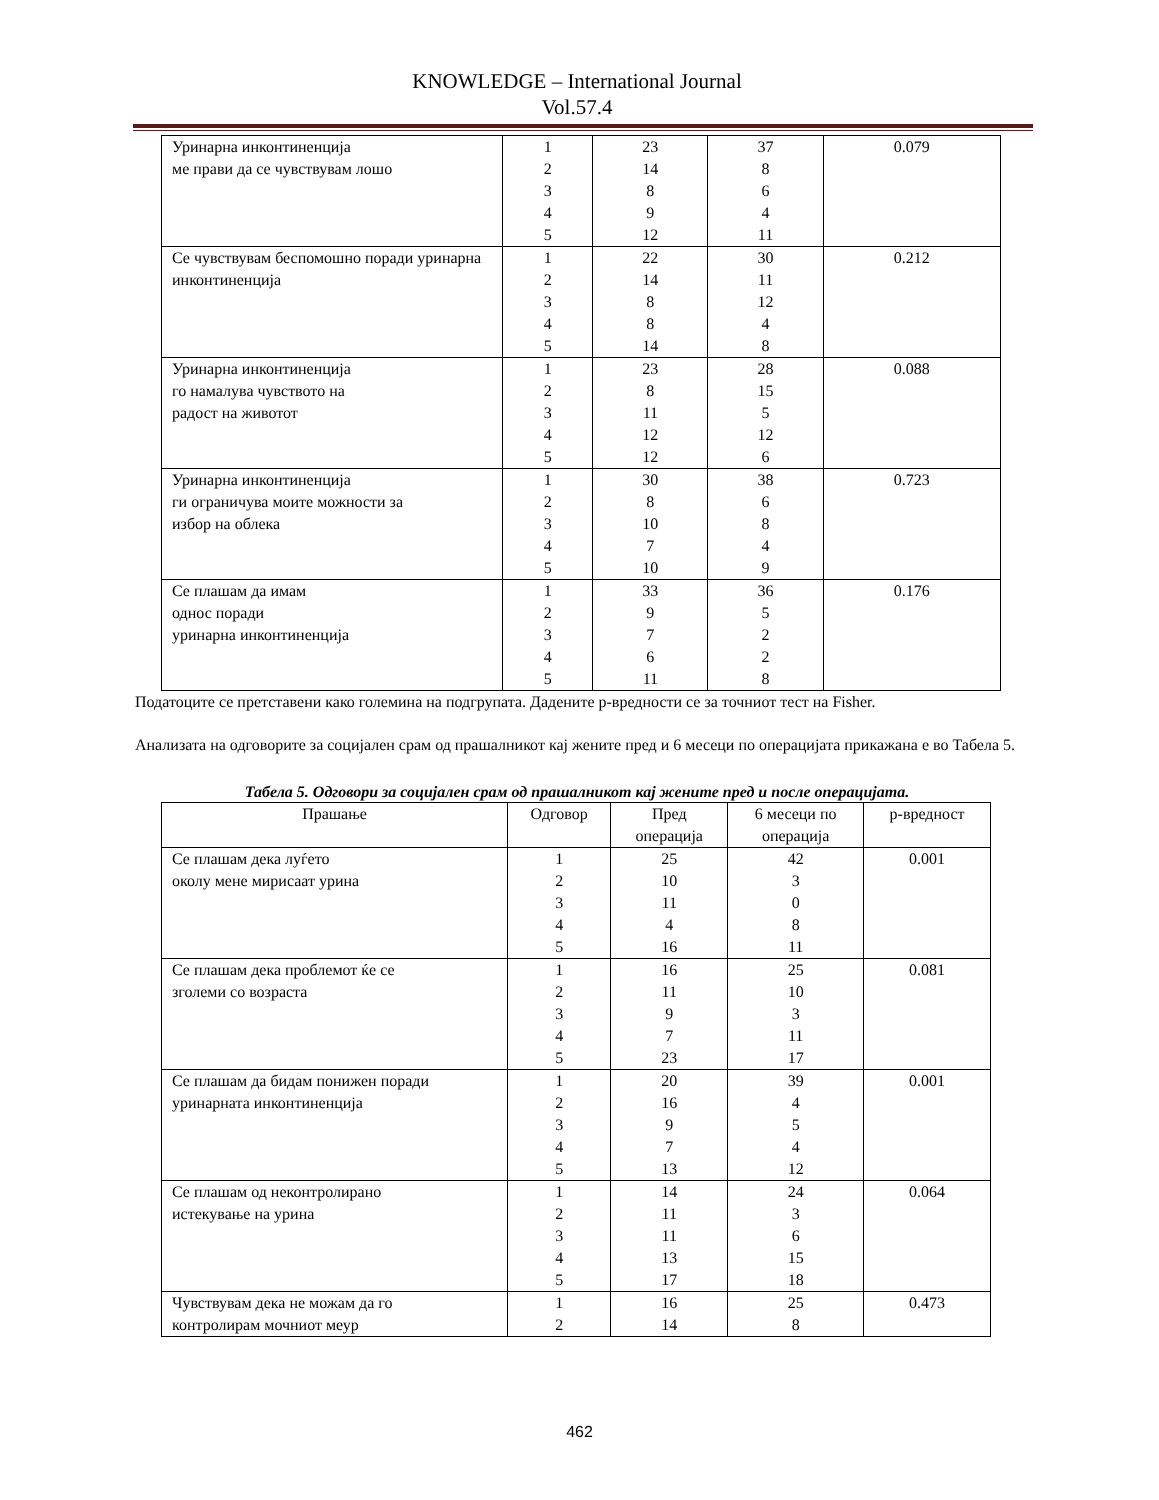KNOWLEDGE – International Journal
Vol.57.4
| Уринарна инконтиненција ме прави да се чувствувам лошо | 1 2 3 4 5 | 23 14 8 9 12 | 37 8 6 4 11 | 0.079 |
| Се чувствувам беспомошно поради уринарна инконтиненција | 1 2 3 4 5 | 22 14 8 8 14 | 30 11 12 4 8 | 0.212 |
| Уринарна инконтиненција го намалува чувството на радост на животот | 1 2 3 4 5 | 23 8 11 12 12 | 28 15 5 12 6 | 0.088 |
| Уринарна инконтиненција ги ограничува моите можности за избор на облека | 1 2 3 4 5 | 30 8 10 7 10 | 38 6 8 4 9 | 0.723 |
| Се плашам да имам однос поради уринарна инконтиненција | 1 2 3 4 5 | 33 9 7 6 11 | 36 5 2 2 8 | 0.176 |
Податоците се претставени како големина на подгрупата. Дадените p-вредности се за точниот тест на Fisher.
Анализата на одговорите за социјален срам од прашалникот кај жените пред и 6 месеци по операцијата прикажана е во Табела 5.
Табела 5. Одговори за социјален срам од прашалникот кај жените пред и после операцијата.
| Прашање | Одговор | Пред операција | 6 месеци по операција | p-вредност |
| --- | --- | --- | --- | --- |
| Се плашам дека луѓето околу мене мирисаат урина | 1 2 3 4 5 | 25 10 11 4 16 | 42 3 0 8 11 | 0.001 |
| Се плашам дека проблемот ќе се зголеми со возраста | 1 2 3 4 5 | 16 11 9 7 23 | 25 10 3 11 17 | 0.081 |
| Се плашам да бидам понижен поради уринарната инконтиненција | 1 2 3 4 5 | 20 16 9 7 13 | 39 4 5 4 12 | 0.001 |
| Се плашам од неконтролирано истекување на урина | 1 2 3 4 5 | 14 11 11 13 17 | 24 3 6 15 18 | 0.064 |
| Чувствувам дека не можам да го контролирам мочниот меур | 1 2 | 16 14 | 25 8 | 0.473 |
462